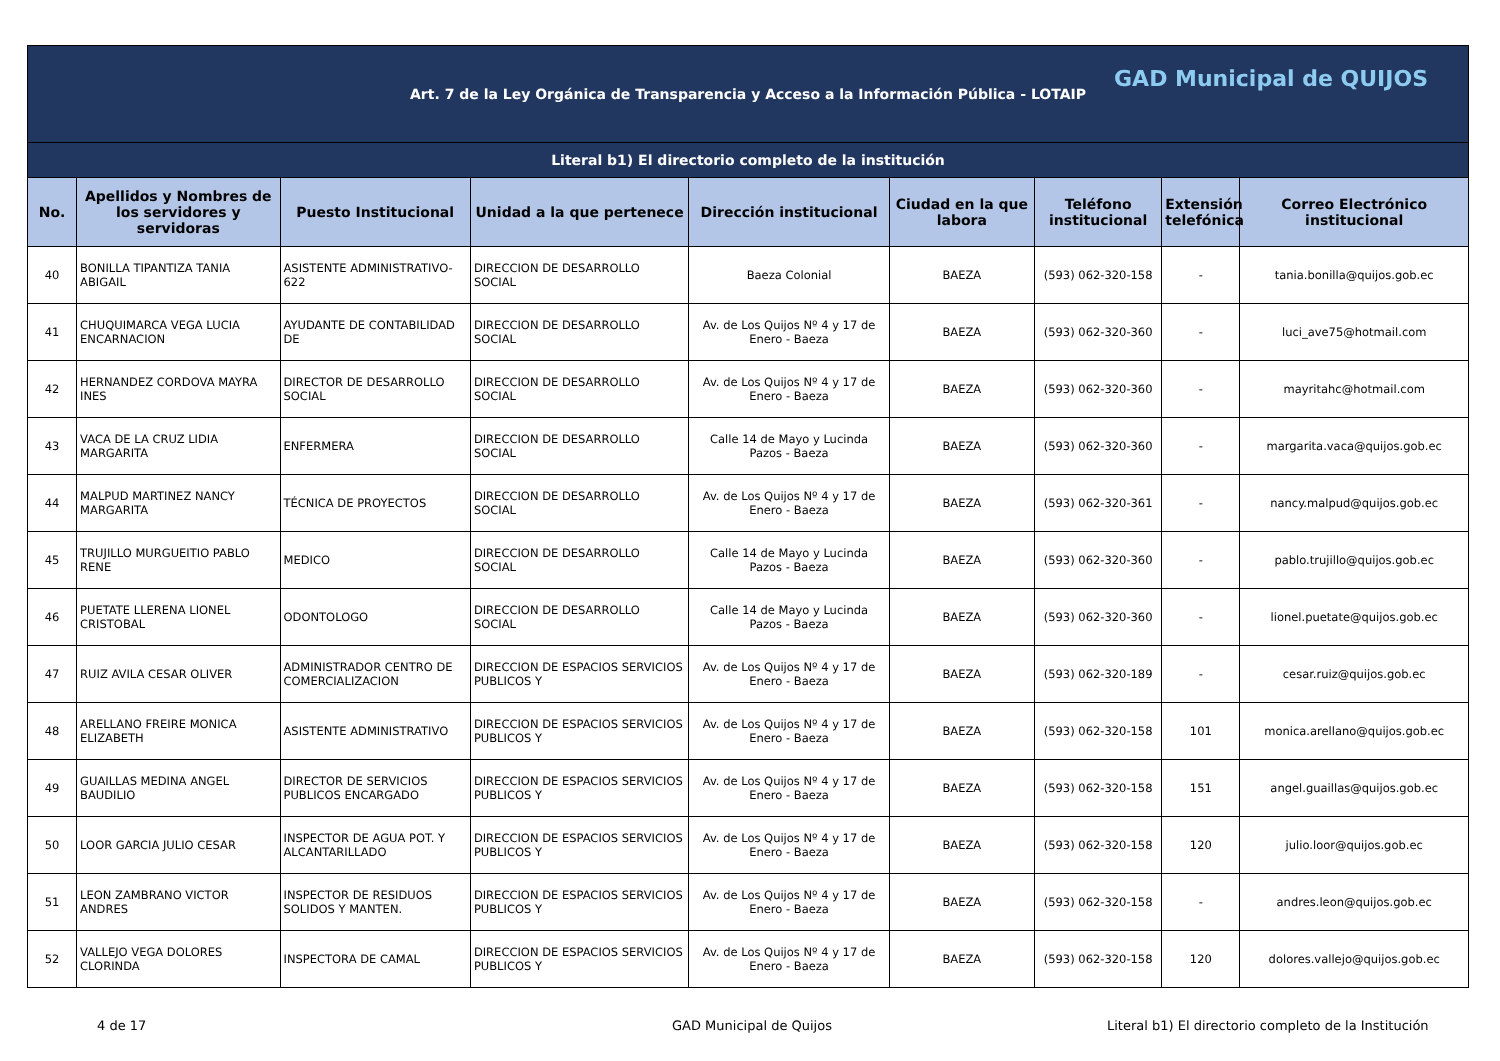| Art. 7 de la Ley Orgánica de Transparencia y Acceso a la Información Pública - LOTAIP GAD Municipal de QUIJOS | | | | | | | | |
| Literal b1) El directorio completo de la institución | | | | | | | | |
| No. | Apellidos y Nombres de los servidores y servidoras | Puesto Institucional | Unidad a la que pertenece | Dirección institucional | Ciudad en la que labora | Teléfono institucional | Extensión telefónica | Correo Electrónico institucional |
| 40 | BONILLA TIPANTIZA TANIA ABIGAIL | ASISTENTE ADMINISTRATIVO-622 | DIRECCION DE DESARROLLO SOCIAL | Baeza Colonial | BAEZA | (593) 062-320-158 | - | tania.bonilla@quijos.gob.ec |
| 41 | CHUQUIMARCA VEGA LUCIA ENCARNACION | AYUDANTE DE CONTABILIDAD DE | DIRECCION DE DESARROLLO SOCIAL | Av. de Los Quijos Nº 4 y 17 de Enero - Baeza | BAEZA | (593) 062-320-360 | - | luci_ave75@hotmail.com |
| 42 | HERNANDEZ CORDOVA MAYRA INES | DIRECTOR DE DESARROLLO SOCIAL | DIRECCION DE DESARROLLO SOCIAL | Av. de Los Quijos Nº 4 y 17 de Enero - Baeza | BAEZA | (593) 062-320-360 | - | mayritahc@hotmail.com |
| 43 | VACA DE LA CRUZ LIDIA MARGARITA | ENFERMERA | DIRECCION DE DESARROLLO SOCIAL | Calle 14 de Mayo y Lucinda Pazos - Baeza | BAEZA | (593) 062-320-360 | - | margarita.vaca@quijos.gob.ec |
| 44 | MALPUD MARTINEZ NANCY MARGARITA | TÉCNICA DE PROYECTOS | DIRECCION DE DESARROLLO SOCIAL | Av. de Los Quijos Nº 4 y 17 de Enero - Baeza | BAEZA | (593) 062-320-361 | - | nancy.malpud@quijos.gob.ec |
| 45 | TRUJILLO MURGUEITIO PABLO RENE | MEDICO | DIRECCION DE DESARROLLO SOCIAL | Calle 14 de Mayo y Lucinda Pazos - Baeza | BAEZA | (593) 062-320-360 | - | pablo.trujillo@quijos.gob.ec |
| 46 | PUETATE LLERENA LIONEL CRISTOBAL | ODONTOLOGO | DIRECCION DE DESARROLLO SOCIAL | Calle 14 de Mayo y Lucinda Pazos - Baeza | BAEZA | (593) 062-320-360 | - | lionel.puetate@quijos.gob.ec |
| 47 | RUIZ AVILA CESAR OLIVER | ADMINISTRADOR CENTRO DE COMERCIALIZACION | DIRECCION DE ESPACIOS SERVICIOS PUBLICOS Y | Av. de Los Quijos Nº 4 y 17 de Enero - Baeza | BAEZA | (593) 062-320-189 | - | cesar.ruiz@quijos.gob.ec |
| 48 | ARELLANO FREIRE MONICA ELIZABETH | ASISTENTE ADMINISTRATIVO | DIRECCION DE ESPACIOS SERVICIOS PUBLICOS Y | Av. de Los Quijos Nº 4 y 17 de Enero - Baeza | BAEZA | (593) 062-320-158 | 101 | monica.arellano@quijos.gob.ec |
| 49 | GUAILLAS MEDINA ANGEL BAUDILIO | DIRECTOR DE SERVICIOS PUBLICOS ENCARGADO | DIRECCION DE ESPACIOS SERVICIOS PUBLICOS Y | Av. de Los Quijos Nº 4 y 17 de Enero - Baeza | BAEZA | (593) 062-320-158 | 151 | angel.guaillas@quijos.gob.ec |
| 50 | LOOR GARCIA JULIO CESAR | INSPECTOR DE AGUA POT. Y ALCANTARILLADO | DIRECCION DE ESPACIOS SERVICIOS PUBLICOS Y | Av. de Los Quijos Nº 4 y 17 de Enero - Baeza | BAEZA | (593) 062-320-158 | 120 | julio.loor@quijos.gob.ec |
| 51 | LEON ZAMBRANO VICTOR ANDRES | INSPECTOR DE RESIDUOS SOLIDOS Y MANTEN. | DIRECCION DE ESPACIOS SERVICIOS PUBLICOS Y | Av. de Los Quijos Nº 4 y 17 de Enero - Baeza | BAEZA | (593) 062-320-158 | - | andres.leon@quijos.gob.ec |
| 52 | VALLEJO VEGA DOLORES CLORINDA | INSPECTORA DE CAMAL | DIRECCION DE ESPACIOS SERVICIOS PUBLICOS Y | Av. de Los Quijos Nº 4 y 17 de Enero - Baeza | BAEZA | (593) 062-320-158 | 120 | dolores.vallejo@quijos.gob.ec |
4 de 17 GAD Municipal de Quijos Literal b1) El directorio completo de la Institución